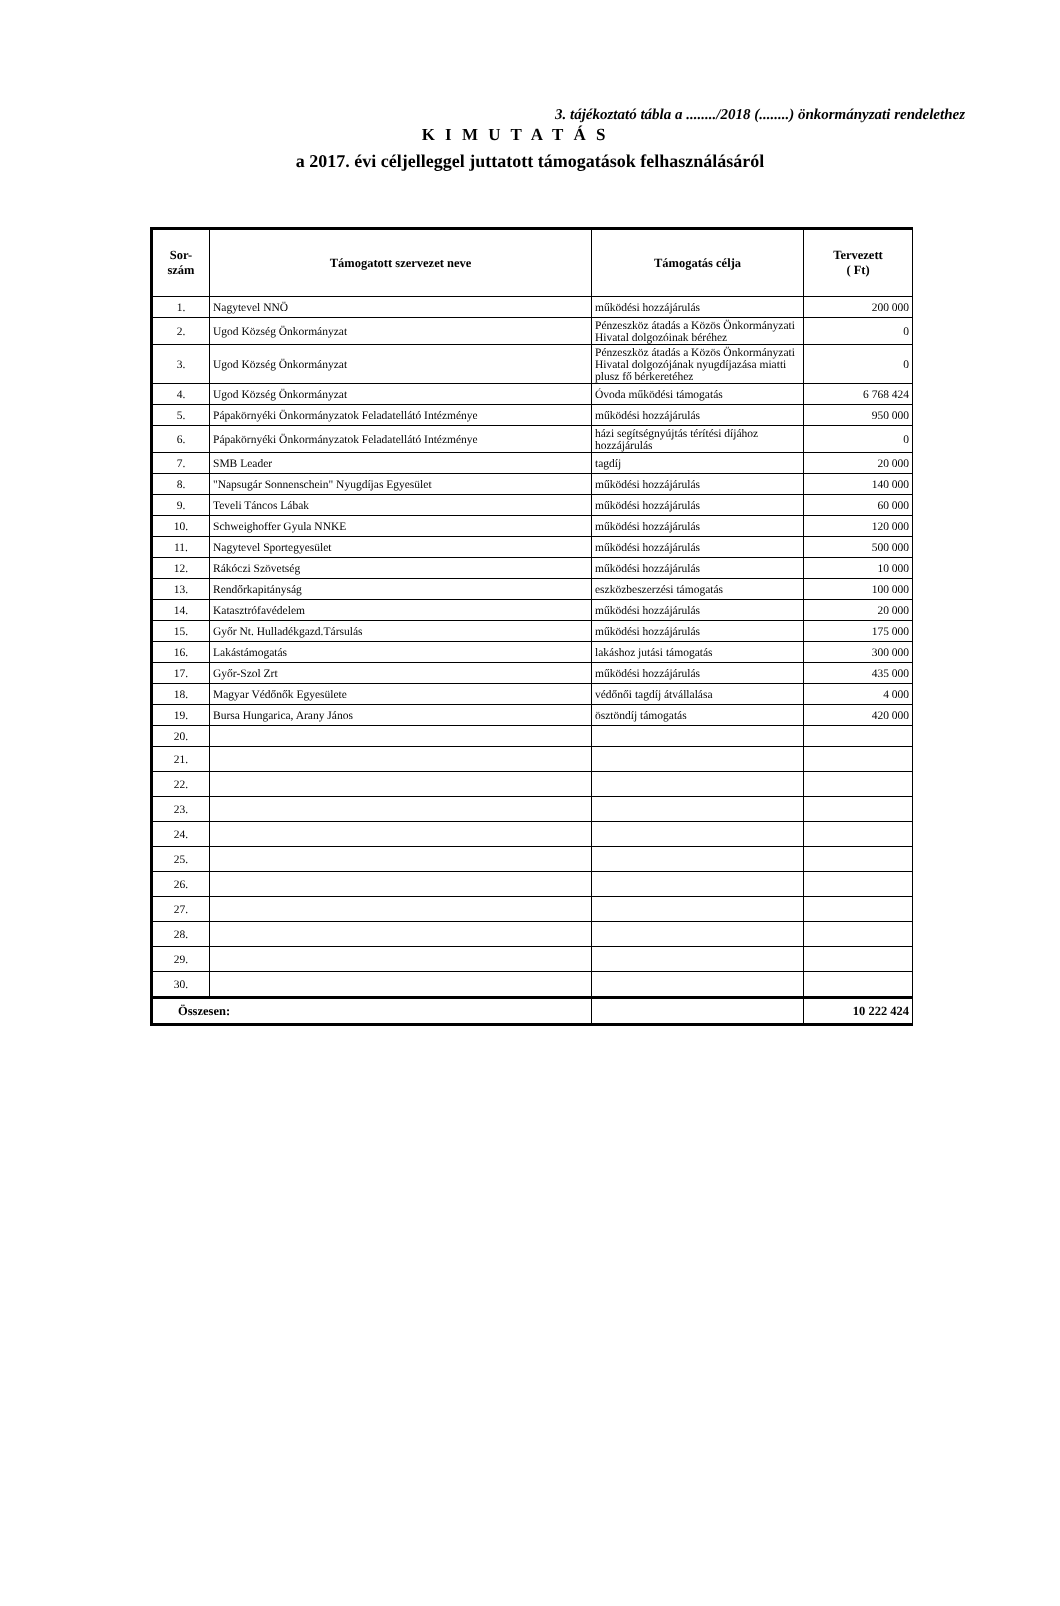3. tájékoztató tábla a ......../2018 (........) önkormányzati rendelethez
K I M U T A T Á S
a 2017. évi céljelleggel juttatott támogatások felhasználásáról
| Sor- szám | Támogatott szervezet neve | Támogatás célja | Tervezett ( Ft) |
| --- | --- | --- | --- |
| 1. | Nagytevel NNÖ | működési hozzájárulás | 200 000 |
| 2. | Ugod Község Önkormányzat | Pénzeszköz átadás a Közös Önkormányzati Hivatal dolgozóinak béréhez | 0 |
| 3. | Ugod Község Önkormányzat | Pénzeszköz átadás a Közös Önkormányzati Hivatal dolgozójának nyugdíjazása miatti plusz fő bérkeretéhez | 0 |
| 4. | Ugod Község Önkormányzat | Óvoda működési támogatás | 6 768 424 |
| 5. | Pápakörnyéki Önkormányzatok Feladatellátó Intézménye | működési hozzájárulás | 950 000 |
| 6. | Pápakörnyéki Önkormányzatok Feladatellátó Intézménye | házi segítségnyújtás térítési díjához hozzájárulás | 0 |
| 7. | SMB Leader | tagdíj | 20 000 |
| 8. | "Napsugár Sonnenschein" Nyugdíjas Egyesület | működési hozzájárulás | 140 000 |
| 9. | Teveli Táncos Lábak | működési hozzájárulás | 60 000 |
| 10. | Schweighoffer Gyula NNKE | működési hozzájárulás | 120 000 |
| 11. | Nagytevel Sportegyesület | működési hozzájárulás | 500 000 |
| 12. | Rákóczi Szövetség | működési hozzájárulás | 10 000 |
| 13. | Rendőrkapitányság | eszközbeszerzési támogatás | 100 000 |
| 14. | Katasztrófavédelem | működési hozzájárulás | 20 000 |
| 15. | Győr Nt. Hulladékgazd.Társulás | működési hozzájárulás | 175 000 |
| 16. | Lakástámogatás | lakáshoz jutási támogatás | 300 000 |
| 17. | Győr-Szol Zrt | működési hozzájárulás | 435 000 |
| 18. | Magyar Védőnők Egyesülete | védőnői tagdíj átvállalása | 4 000 |
| 19. | Bursa Hungarica, Arany János | ösztöndíj támogatás | 420 000 |
| 20. | | | |
| 21. | | | |
| 22. | | | |
| 23. | | | |
| 24. | | | |
| 25. | | | |
| 26. | | | |
| 27. | | | |
| 28. | | | |
| 29. | | | |
| 30. | | | |
| Összesen: | | | 10 222 424 |